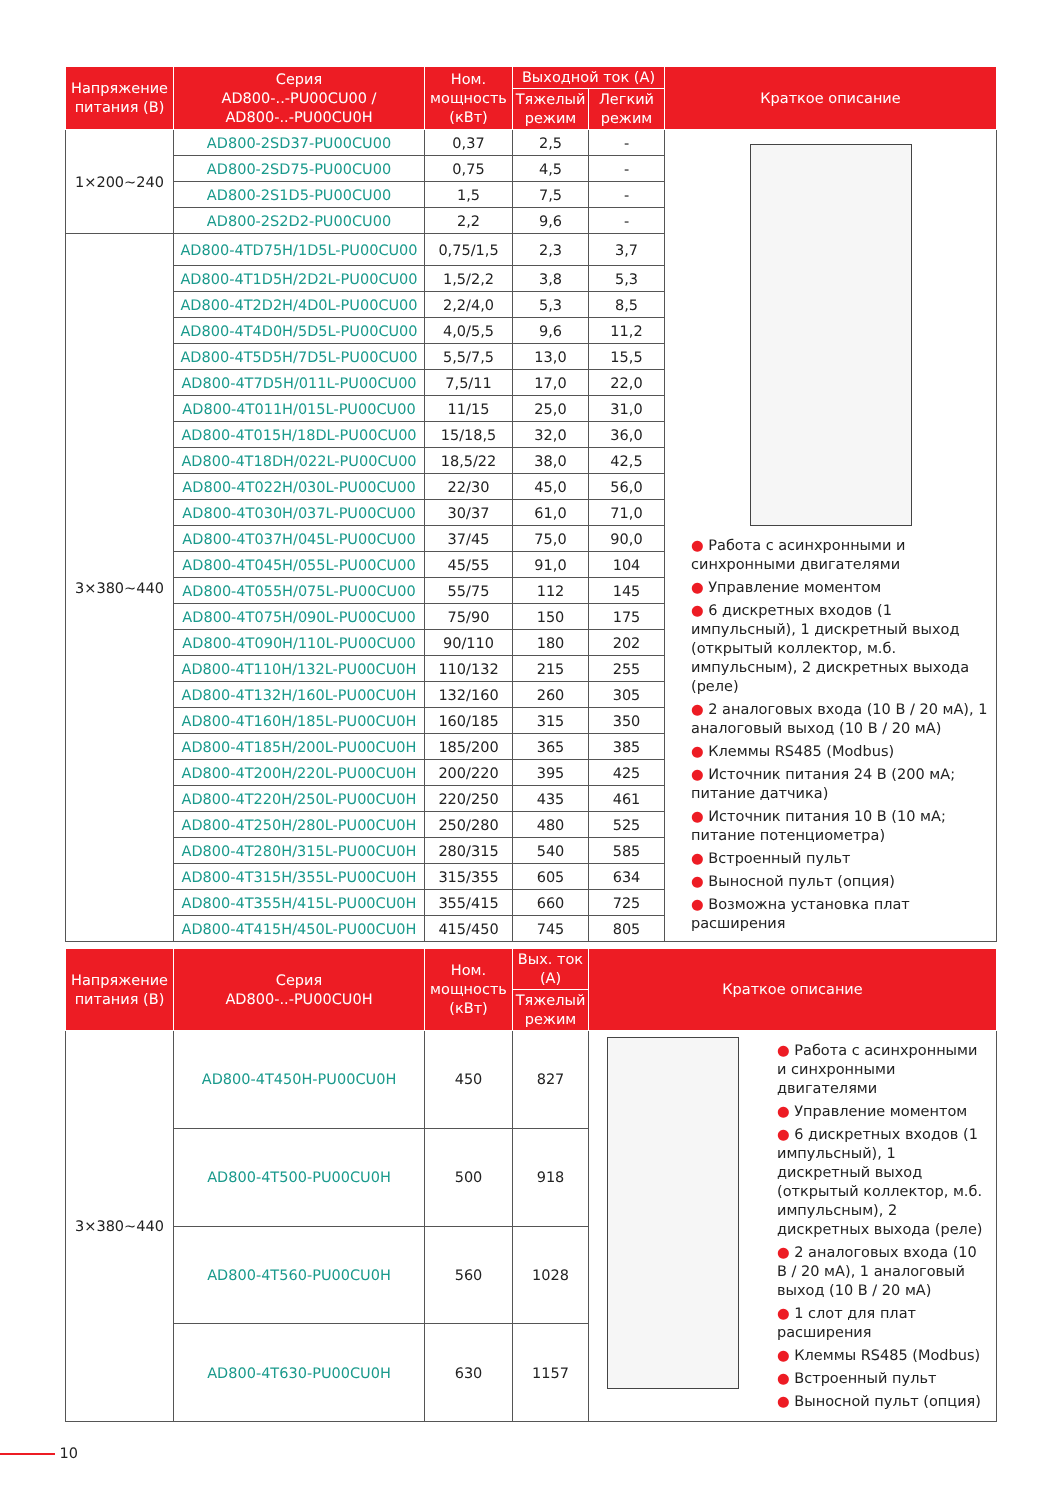| Напряжение питания (В) | Серия AD800-..-PU00CU00 / AD800-..-PU00CU0H | Ном. мощность (кВт) | Выходной ток (А) | | Краткое описание |
| --- | --- | --- | --- | --- | --- |
| | | | Тяжелый режим | Легкий режим | |
| 1×200~240 | AD800-2SD37-PU00CU00 | 0,37 | 2,5 | - | ● Работа с асинхронными и синхронными двигателями ● Управление моментом ● 6 дискретных входов (1 импульсный), 1 дискретный выход (открытый коллектор, м.б. импульсным), 2 дискретных выхода (реле) ● 2 аналоговых входа (10 В / 20 мА), 1 аналоговый выход (10 В / 20 мА) ● Клеммы RS485 (Modbus) ● Источник питания 24 В (200 мА; питание датчика) ● Источник питания 10 В (10 мА; питание потенциометра) ● Встроенный пульт ● Выносной пульт (опция) ● Возможна установка плат расширения |
| | AD800-2SD75-PU00CU00 | 0,75 | 4,5 | - | |
| | AD800-2S1D5-PU00CU00 | 1,5 | 7,5 | - | |
| | AD800-2S2D2-PU00CU00 | 2,2 | 9,6 | - | |
| 3×380~440 | AD800-4TD75H/1D5L-PU00CU00 | 0,75/1,5 | 2,3 | 3,7 | |
| | AD800-4T1D5H/2D2L-PU00CU00 | 1,5/2,2 | 3,8 | 5,3 | |
| | AD800-4T2D2H/4D0L-PU00CU00 | 2,2/4,0 | 5,3 | 8,5 | |
| | AD800-4T4D0H/5D5L-PU00CU00 | 4,0/5,5 | 9,6 | 11,2 | |
| | AD800-4T5D5H/7D5L-PU00CU00 | 5,5/7,5 | 13,0 | 15,5 | |
| | AD800-4T7D5H/011L-PU00CU00 | 7,5/11 | 17,0 | 22,0 | |
| | AD800-4T011H/015L-PU00CU00 | 11/15 | 25,0 | 31,0 | |
| | AD800-4T015H/18DL-PU00CU00 | 15/18,5 | 32,0 | 36,0 | |
| | AD800-4T18DH/022L-PU00CU00 | 18,5/22 | 38,0 | 42,5 | |
| | AD800-4T022H/030L-PU00CU00 | 22/30 | 45,0 | 56,0 | |
| | AD800-4T030H/037L-PU00CU00 | 30/37 | 61,0 | 71,0 | |
| | AD800-4T037H/045L-PU00CU00 | 37/45 | 75,0 | 90,0 | |
| | AD800-4T045H/055L-PU00CU00 | 45/55 | 91,0 | 104 | |
| | AD800-4T055H/075L-PU00CU00 | 55/75 | 112 | 145 | |
| | AD800-4T075H/090L-PU00CU00 | 75/90 | 150 | 175 | |
| | AD800-4T090H/110L-PU00CU00 | 90/110 | 180 | 202 | |
| | AD800-4T110H/132L-PU00CU0H | 110/132 | 215 | 255 | |
| | AD800-4T132H/160L-PU00CU0H | 132/160 | 260 | 305 | |
| | AD800-4T160H/185L-PU00CU0H | 160/185 | 315 | 350 | |
| | AD800-4T185H/200L-PU00CU0H | 185/200 | 365 | 385 | |
| | AD800-4T200H/220L-PU00CU0H | 200/220 | 395 | 425 | |
| | AD800-4T220H/250L-PU00CU0H | 220/250 | 435 | 461 | |
| | AD800-4T250H/280L-PU00CU0H | 250/280 | 480 | 525 | |
| | AD800-4T280H/315L-PU00CU0H | 280/315 | 540 | 585 | |
| | AD800-4T315H/355L-PU00CU0H | 315/355 | 605 | 634 | |
| | AD800-4T355H/415L-PU00CU0H | 355/415 | 660 | 725 | |
| | AD800-4T415H/450L-PU00CU0H | 415/450 | 745 | 805 | |
| Напряжение питания (В) | Серия AD800-..-PU00CU0H | Ном. мощность (кВт) | Вых. ток (А) | Краткое описание |
| --- | --- | --- | --- | --- |
| | | | Тяжелый режим | |
| 3×380~440 | AD800-4T450H-PU00CU0H | 450 | 827 | ● Работа с асинхронными и синхронными двигателями ● Управление моментом ● 6 дискретных входов (1 импульсный), 1 дискретный выход (открытый коллектор, м.б. импульсным), 2 дискретных выхода (реле) ● 2 аналоговых входа (10 В / 20 мА), 1 аналоговый выход (10 В / 20 мА) ● 1 слот для плат расширения ● Клеммы RS485 (Modbus) ● Встроенный пульт ● Выносной пульт (опция) |
| | AD800-4T500-PU00CU0H | 500 | 918 | |
| | AD800-4T560-PU00CU0H | 560 | 1028 | |
| | AD800-4T630-PU00CU0H | 630 | 1157 | |
10